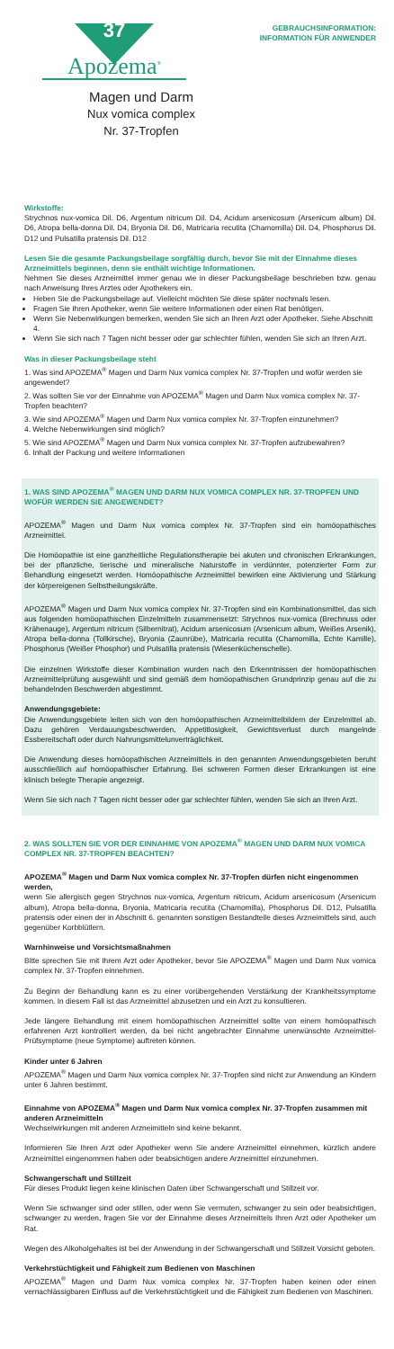37
Apozema<sup>®</sup>
Magen und Darm
Nux vomica complex
Nr. 37-Tropfen
GEBRAUCHSINFORMATION:
INFORMATION FÜR ANWENDER
Wirkstoffe:
Strychnos nux-vomica Dil. D6, Argentum nitricum Dil. D4, Acidum arsenicosum (Arsenicum album) Dil. D6, Atropa bella-donna Dil. D4, Bryonia Dil. D6, Matricaria recutita (Chamomilla) Dil. D4, Phosphorus Dil. D12 und Pulsatilla pratensis Dil. D12
Lesen Sie die gesamte Packungsbeilage sorgfältig durch, bevor Sie mit der Einnahme dieses Arzneimittels beginnen, denn sie enthält wichtige Informationen.
Nehmen Sie dieses Arzneimittel immer genau wie in dieser Packungsbeilage beschrieben bzw. genau nach Anweisung Ihres Arztes oder Apothekers ein.
Heben Sie die Packungsbeilage auf. Vielleicht möchten Sie diese später nochmals lesen.
Fragen Sie Ihren Apotheker, wenn Sie weitere Informationen oder einen Rat benötigen.
Wenn Sie Nebenwirkungen bemerken, wenden Sie sich an Ihren Arzt oder Apotheker. Siehe Abschnitt 4.
Wenn Sie sich nach 7 Tagen nicht besser oder gar schlechter fühlen, wenden Sie sich an Ihren Arzt.
Was in dieser Packungsbeilage steht
1. Was sind APOZEMA<sup>®</sup> Magen und Darm Nux vomica complex Nr. 37-Tropfen und wofür werden sie angewendet?
2. Was sollten Sie vor der Einnahme von APOZEMA<sup>®</sup> Magen und Darm Nux vomica complex Nr. 37-Tropfen beachten?
3. Wie sind APOZEMA<sup>®</sup> Magen und Darm Nux vomica complex Nr. 37-Tropfen einzunehmen?
4. Welche Nebenwirkungen sind möglich?
5. Wie sind APOZEMA<sup>®</sup> Magen und Darm Nux vomica complex Nr. 37-Tropfen aufzubewahren?
6. Inhalt der Packung und weitere Informationen
1. WAS SIND APOZEMA<sup>®</sup> MAGEN UND DARM NUX VOMICA COMPLEX NR. 37-TROPFEN UND WOFÜR WERDEN SIE ANGEWENDET?
APOZEMA<sup>®</sup> Magen und Darm Nux vomica complex Nr. 37-Tropfen sind ein homöopathisches Arzneimittel.
Die Homöopathie ist eine ganzheitliche Regulationstherapie bei akuten und chronischen Erkrankungen, bei der pflanzliche, tierische und mineralische Naturstoffe in verdünnter, potenzierter Form zur Behandlung eingesetzt werden. Homöopathische Arzneimittel bewirken eine Aktivierung und Stärkung der körpereigenen Selbstheilungskräfte.
APOZEMA<sup>®</sup> Magen und Darm Nux vomica complex Nr. 37-Tropfen sind ein Kombinationsmittel, das sich aus folgenden homöopathischen Einzelmitteln zusammensetzt: Strychnos nux-vomica (Brechnuss oder Krähenauge), Argentum nitricum (Silbernitrat), Acidum arsenicosum (Arsenicum album, Weißes Arsenik), Atropa bella-donna (Tollkirsche), Bryonia (Zaunrübe), Matricaria recutita (Chamomilla, Echte Kamille), Phosphorus (Weißer Phosphor) und Pulsatilla pratensis (Wiesenküchenschelle).
Die einzelnen Wirkstoffe dieser Kombination wurden nach den Erkenntnissen der homöopathischen Arzneimittelprüfung ausgewählt und sind gemäß dem homöopathischen Grundprinzip genau auf die zu behandelnden Beschwerden abgestimmt.
Anwendungsgebiete:
Die Anwendungsgebiete leiten sich von den homöopathischen Arzneimittelbildern der Einzelmittel ab. Dazu gehören Verdauungsbeschwerden, Appetitlosigkeit, Gewichtsverlust durch mangelnde Essbereitschaft oder durch Nahrungsmittelunverträglichkeit.
Die Anwendung dieses homöopathischen Arzneimittels in den genannten Anwendungsgebieten beruht ausschließlich auf homöopathischer Erfahrung. Bei schweren Formen dieser Erkrankungen ist eine klinisch belegte Therapie angezeigt.
Wenn Sie sich nach 7 Tagen nicht besser oder gar schlechter fühlen, wenden Sie sich an Ihren Arzt.
2. WAS SOLLTEN SIE VOR DER EINNAHME VON APOZEMA<sup>®</sup> MAGEN UND DARM NUX VOMICA COMPLEX NR. 37-TROPFEN BEACHTEN?
APOZEMA<sup>®</sup> Magen und Darm Nux vomica complex Nr. 37-Tropfen dürfen nicht eingenommen werden,
wenn Sie allergisch gegen Strychnos nux-vomica, Argentum nitricum, Acidum arsenicosum (Arsenicum album), Atropa bella-donna, Bryonia, Matricaria recutita (Chamomilla), Phosphorus Dil. D12, Pulsatilla pratensis oder einen der in Abschnitt 6. genannten sonstigen Bestandteile dieses Arzneimittels sind, auch gegenüber Korbblütlern.
Warnhinweise und Vorsichtsmaßnahmen
Bitte sprechen Sie mit Ihrem Arzt oder Apotheker, bevor Sie APOZEMA<sup>®</sup> Magen und Darm Nux vomica complex Nr. 37-Tropfen einnehmen.
Zu Beginn der Behandlung kann es zu einer vorübergehenden Verstärkung der Krankheitssymptome kommen. In diesem Fall ist das Arzneimittel abzusetzen und ein Arzt zu konsultieren.
Jede längere Behandlung mit einem homöopathischen Arzneimittel sollte von einem homöopathisch erfahrenen Arzt kontrolliert werden, da bei nicht angebrachter Einnahme unerwünschte Arzneimittel-Prüfsymptome (neue Symptome) auftreten können.
Kinder unter 6 Jahren
APOZEMA<sup>®</sup> Magen und Darm Nux vomica complex Nr. 37-Tropfen sind nicht zur Anwendung an Kindern unter 6 Jahren bestimmt.
Einnahme von APOZEMA<sup>®</sup> Magen und Darm Nux vomica complex Nr. 37-Tropfen zusammen mit anderen Arzneimitteln
Wechselwirkungen mit anderen Arzneimitteln sind keine bekannt.
Informieren Sie Ihren Arzt oder Apotheker wenn Sie andere Arzneimittel einnehmen, kürzlich andere Arzneimittel eingenommen haben oder beabsichtigen andere Arzneimittel einzunehmen.
Schwangerschaft und Stillzeit
Für dieses Produkt liegen keine klinischen Daten über Schwangerschaft und Stillzeit vor.
Wenn Sie schwanger sind oder stillen, oder wenn Sie vermuten, schwanger zu sein oder beabsichtigen, schwanger zu werden, fragen Sie vor der Einnahme dieses Arzneimittels Ihren Arzt oder Apotheker um Rat.
Wegen des Alkoholgehaltes ist bei der Anwendung in der Schwangerschaft und Stillzeit Vorsicht geboten.
Verkehrstüchtigkeit und Fähigkeit zum Bedienen von Maschinen
APOZEMA<sup>®</sup> Magen und Darm Nux vomica complex Nr. 37-Tropfen haben keinen oder einen vernachlässigbaren Einfluss auf die Verkehrstüchtigkeit und die Fähigkeit zum Bedienen von Maschinen.